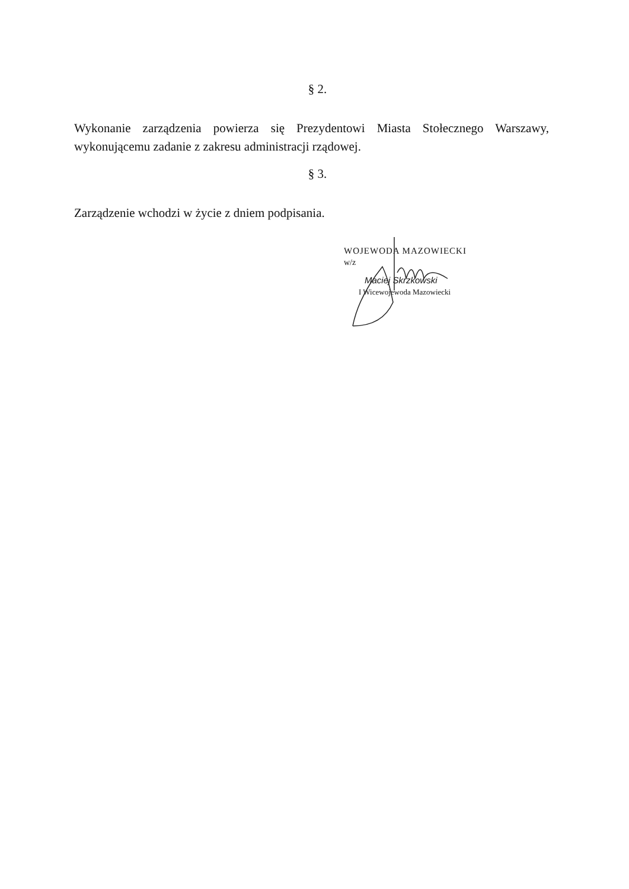§ 2.
Wykonanie zarządzenia powierza się Prezydentowi Miasta Stołecznego Warszawy, wykonującemu zadanie z zakresu administracji rządowej.
§ 3.
Zarządzenie wchodzi w życie z dniem podpisania.
WOJEWODA MAZOWIECKI
w/z
Maciej Skrzkowski
I Wicewojewoda Mazowiecki